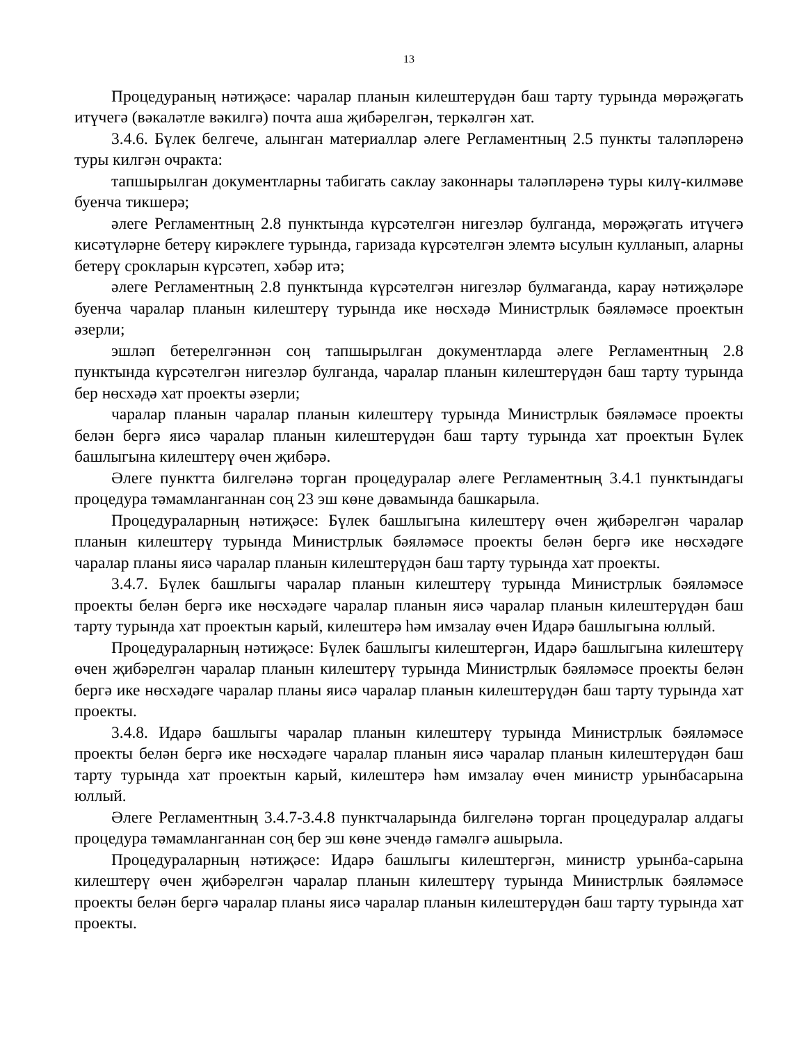13
Процедураның нәтиҗәсе: чаралар планын килештерүдән баш тарту турында мөрәҗәгать итүчегә (вәкаләтле вәкилгә) почта аша җибәрелгән, теркәлгән хат.
3.4.6. Бүлек белгече, алынган материаллар әлеге Регламентның 2.5 пункты таләпләренә туры килгән очракта:
тапшырылган документларны табигать саклау законнары таләпләренә туры килү-килмәве буенча тикшерә;
әлеге Регламентның 2.8 пунктында күрсәтелгән нигезләр булганда, мөрәҗәгать итүчегә кисәтүләрне бетерү кирәклеге турында, гаризада күрсәтелгән элемтә ысулын кулланып, аларны бетерү срокларын күрсәтеп, хәбәр итә;
әлеге Регламентның 2.8 пунктында күрсәтелгән нигезләр булмаганда, карау нәтиҗәләре буенча чаралар планын килештерү турында ике нөсхәдә Министрлык бәяләмәсе проектын әзерли;
эшләп бетерелгәннән соң тапшырылган документларда әлеге Регламентның 2.8 пунктында күрсәтелгән нигезләр булганда, чаралар планын килештерүдән баш тарту турында бер нөсхәдә хат проекты әзерли;
чаралар планын чаралар планын килештерү турында Министрлык бәяләмәсе проекты белән бергә яисә чаралар планын килештерүдән баш тарту турында хат проектын Бүлек башлыгына килештерү өчен җибәрә.
Әлеге пунктта билгеләнә торган процедуралар әлеге Регламентның 3.4.1 пунктындагы процедура тәмамланганнан соң 23 эш көне дәвамында башкарыла.
Процедураларның нәтиҗәсе: Бүлек башлыгына килештерү өчен җибәрелгән чаралар планын килештерү турында Министрлык бәяләмәсе проекты белән бергә ике нөсхәдәге чаралар планы яисә чаралар планын килештерүдән баш тарту турында хат проекты.
3.4.7. Бүлек башлыгы чаралар планын килештерү турында Министрлык бәяләмәсе проекты белән бергә ике нөсхәдәге чаралар планын яисә чаралар планын килештерүдән баш тарту турында хат проектын карый, килештерә һәм имзалау өчен Идарә башлыгына юллый.
Процедураларның нәтиҗәсе: Бүлек башлыгы килештергән, Идарә башлыгына килештерү өчен җибәрелгән чаралар планын килештерү турында Министрлык бәяләмәсе проекты белән бергә ике нөсхәдәге чаралар планы яисә чаралар планын килештерүдән баш тарту турында хат проекты.
3.4.8. Идарә башлыгы чаралар планын килештерү турында Министрлык бәяләмәсе проекты белән бергә ике нөсхәдәге чаралар планын яисә чаралар планын килештерүдән баш тарту турында хат проектын карый, килештерә һәм имзалау өчен министр урынбасарына юллый.
Әлеге Регламентның 3.4.7-3.4.8 пунктчаларында билгеләнә торган процедуралар алдагы процедура тәмамланганнан соң бер эш көне эчендә гамәлгә ашырыла.
Процедураларның нәтиҗәсе: Идарә башлыгы килештергән, министр урынба-сарына килештерү өчен җибәрелгән чаралар планын килештерү турында Министрлык бәяләмәсе проекты белән бергә чаралар планы яисә чаралар планын килештерүдән баш тарту турында хат проекты.